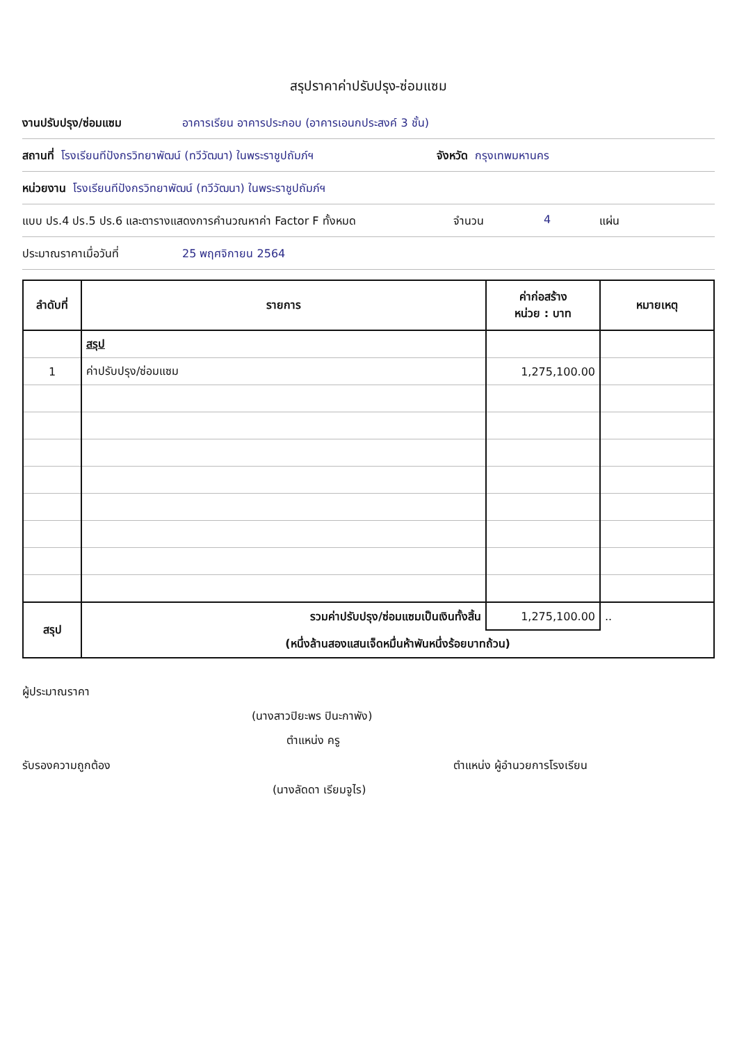สรุปราคาค่าปรับปรุง-ซ่อมแซม
งานปรับปรุง/ซ่อมแซม อาคารเรียน อาคารประกอบ (อาคารเอนกประสงค์ 3 ชั้น)
สถานที่ โรงเรียนทีปังกรวิทยาพัฒน์ (ทวีวัฒนา) ในพระราชูปถัมภ์ฯ จังหวัด กรุงเทพมหานคร
หน่วยงาน โรงเรียนทีปังกรวิทยาพัฒน์ (ทวีวัฒนา) ในพระราชูปถัมภ์ฯ
แบบ ปร.4 ปร.5 ปร.6 และตารางแสดงการคำนวณหาค่า Factor F ทั้งหมด จำนวน 4 แผ่น
ประมาณราคาเมื่อวันที่ 25 พฤศจิกายน 2564
| ลำดับที่ | รายการ | ค่าก่อสร้าง หน่วย : บาท | หมายเหตุ |
| --- | --- | --- | --- |
| | สรุป | | |
| 1 | ค่าปรับปรุง/ซ่อมแซม | 1,275,100.00 | |
| สรุป | รวมค่าปรับปรุง/ซ่อมแซมเป็นเงินทั้งสิ้น | 1,275,100.00 | .. |
| | (หนึ่งล้านสองแสนเจ็ดหมื่นห้าพันหนึ่งร้อยบาทถ้วน) | | |
ผู้ประมาณราคา
(นางสาวปิยะพร ปินะกาพัง)
ตำแหน่ง ครู
รับรองความถูกต้อง ตำแหน่ง ผู้อำนวยการโรงเรียน
(นางลัดดา เรียมจูไร)